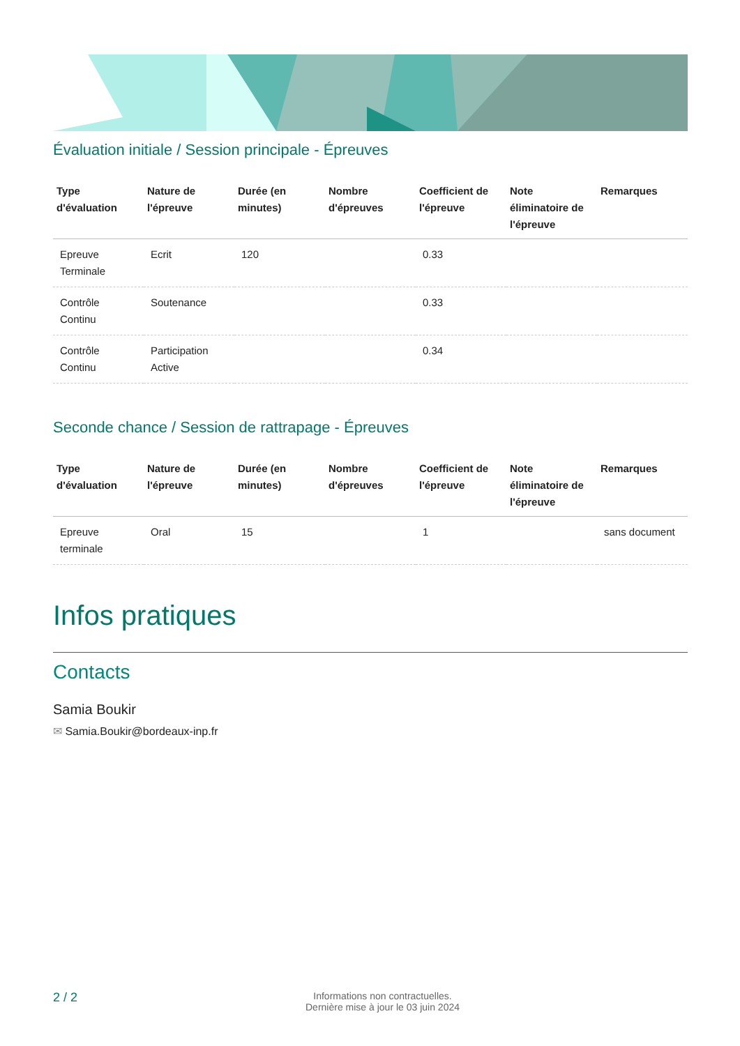Évaluation initiale / Session principale - Épreuves
| Type d'évaluation | Nature de l'épreuve | Durée (en minutes) | Nombre d'épreuves | Coefficient de l'épreuve | Note éliminatoire de l'épreuve | Remarques |
| --- | --- | --- | --- | --- | --- | --- |
| Epreuve Terminale | Ecrit | 120 | | 0.33 | | |
| Contrôle Continu | Soutenance | | | 0.33 | | |
| Contrôle Continu | Participation Active | | | 0.34 | | |
Seconde chance / Session de rattrapage - Épreuves
| Type d'évaluation | Nature de l'épreuve | Durée (en minutes) | Nombre d'épreuves | Coefficient de l'épreuve | Note éliminatoire de l'épreuve | Remarques |
| --- | --- | --- | --- | --- | --- | --- |
| Epreuve terminale | Oral | 15 | | 1 | | sans document |
Infos pratiques
Contacts
Samia Boukir
✉ Samia.Boukir@bordeaux-inp.fr
2 / 2
Informations non contractuelles.
Dernière mise à jour le 03 juin 2024